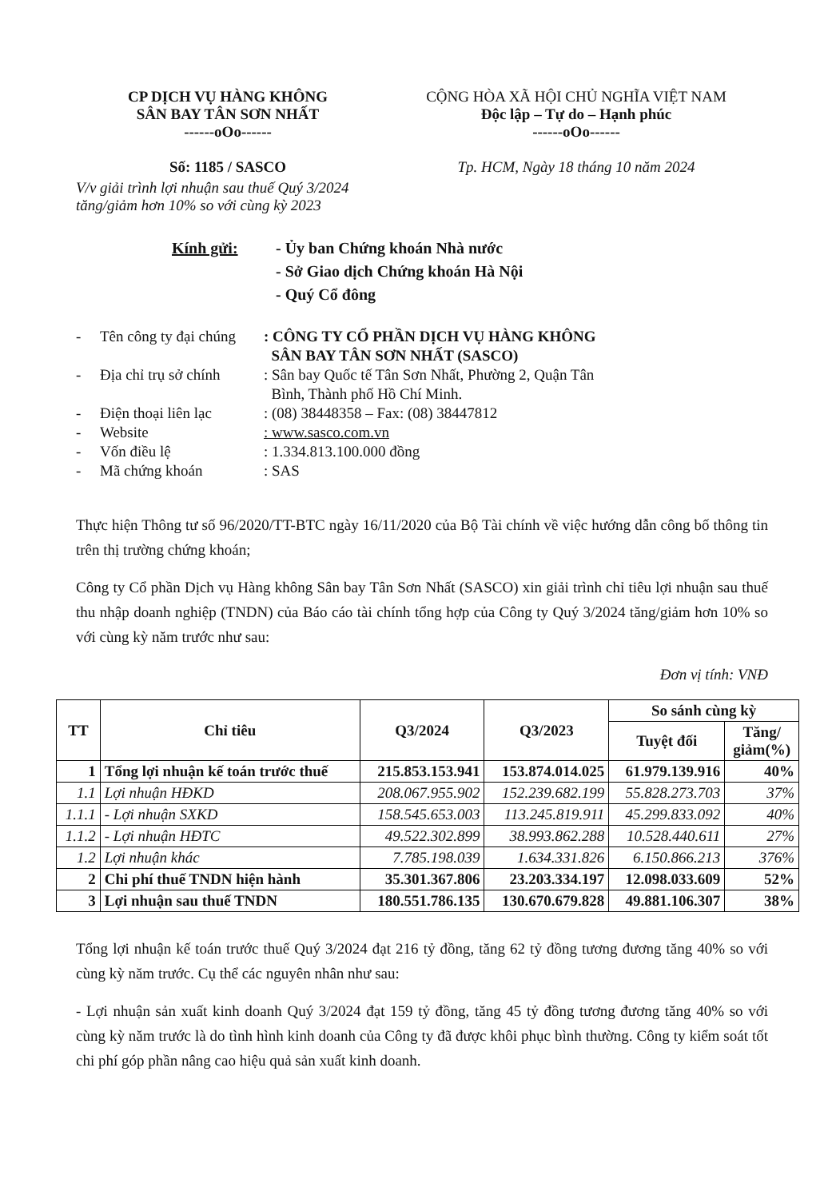CP DỊCH VỤ HÀNG KHÔNG
SÂN BAY TÂN SƠN NHẤT
------oOo------
Số: 1185 / SASCO
CỘNG HÒA XÃ HỘI CHỦ NGHĨA VIỆT NAM
Độc lập – Tự do – Hạnh phúc
------oOo------
Tp. HCM, Ngày 18 tháng 10 năm 2024
V/v giải trình lợi nhuận sau thuế Quý 3/2024
tăng/giảm hơn 10% so với cùng kỳ 2023
Kính gửi: - Ủy ban Chứng khoán Nhà nước
- Sở Giao dịch Chứng khoán Hà Nội
- Quý Cổ đông
- Tên công ty đại chúng: CÔNG TY CỔ PHẦN DỊCH VỤ HÀNG KHÔNG
SÂN BAY TÂN SƠN NHẤT (SASCO)
- Địa chỉ trụ sở chính: Sân bay Quốc tế Tân Sơn Nhất, Phường 2, Quận Tân
Bình, Thành phố Hồ Chí Minh.
- Điện thoại liên lạc: (08) 38448358 – Fax: (08) 38447812
- Website: www.sasco.com.vn
- Vốn điều lệ: 1.334.813.100.000 đồng
- Mã chứng khoán: SAS
Thực hiện Thông tư số 96/2020/TT-BTC ngày 16/11/2020 của Bộ Tài chính về việc hướng dẫn công bố thông tin trên thị trường chứng khoán;
Công ty Cổ phần Dịch vụ Hàng không Sân bay Tân Sơn Nhất (SASCO) xin giải trình chỉ tiêu lợi nhuận sau thuế thu nhập doanh nghiệp (TNDN) của Báo cáo tài chính tổng hợp của Công ty Quý 3/2024 tăng/giảm hơn 10% so với cùng kỳ năm trước như sau:
Đơn vị tính: VNĐ
| TT | Chỉ tiêu | Q3/2024 | Q3/2023 | So sánh cùng kỳ | |
| --- | --- | --- | --- | --- | --- |
| | | | | Tuyệt đối | Tăng/ giảm(%) |
| 1 | Tổng lợi nhuận kế toán trước thuế | 215.853.153.941 | 153.874.014.025 | 61.979.139.916 | 40% |
| 1.1 | Lợi nhuận HĐKD | 208.067.955.902 | 152.239.682.199 | 55.828.273.703 | 37% |
| 1.1.1 | - Lợi nhuận SXKD | 158.545.653.003 | 113.245.819.911 | 45.299.833.092 | 40% |
| 1.1.2 | - Lợi nhuận HĐTC | 49.522.302.899 | 38.993.862.288 | 10.528.440.611 | 27% |
| 1.2 | Lợi nhuận khác | 7.785.198.039 | 1.634.331.826 | 6.150.866.213 | 376% |
| 2 | Chi phí thuế TNDN hiện hành | 35.301.367.806 | 23.203.334.197 | 12.098.033.609 | 52% |
| 3 | Lợi nhuận sau thuế TNDN | 180.551.786.135 | 130.670.679.828 | 49.881.106.307 | 38% |
Tổng lợi nhuận kế toán trước thuế Quý 3/2024 đạt 216 tỷ đồng, tăng 62 tỷ đồng tương đương tăng 40% so với cùng kỳ năm trước. Cụ thể các nguyên nhân như sau:
- Lợi nhuận sản xuất kinh doanh Quý 3/2024 đạt 159 tỷ đồng, tăng 45 tỷ đồng tương đương tăng 40% so với cùng kỳ năm trước là do tình hình kinh doanh của Công ty đã được khôi phục bình thường. Công ty kiểm soát tốt chi phí góp phần nâng cao hiệu quả sản xuất kinh doanh.